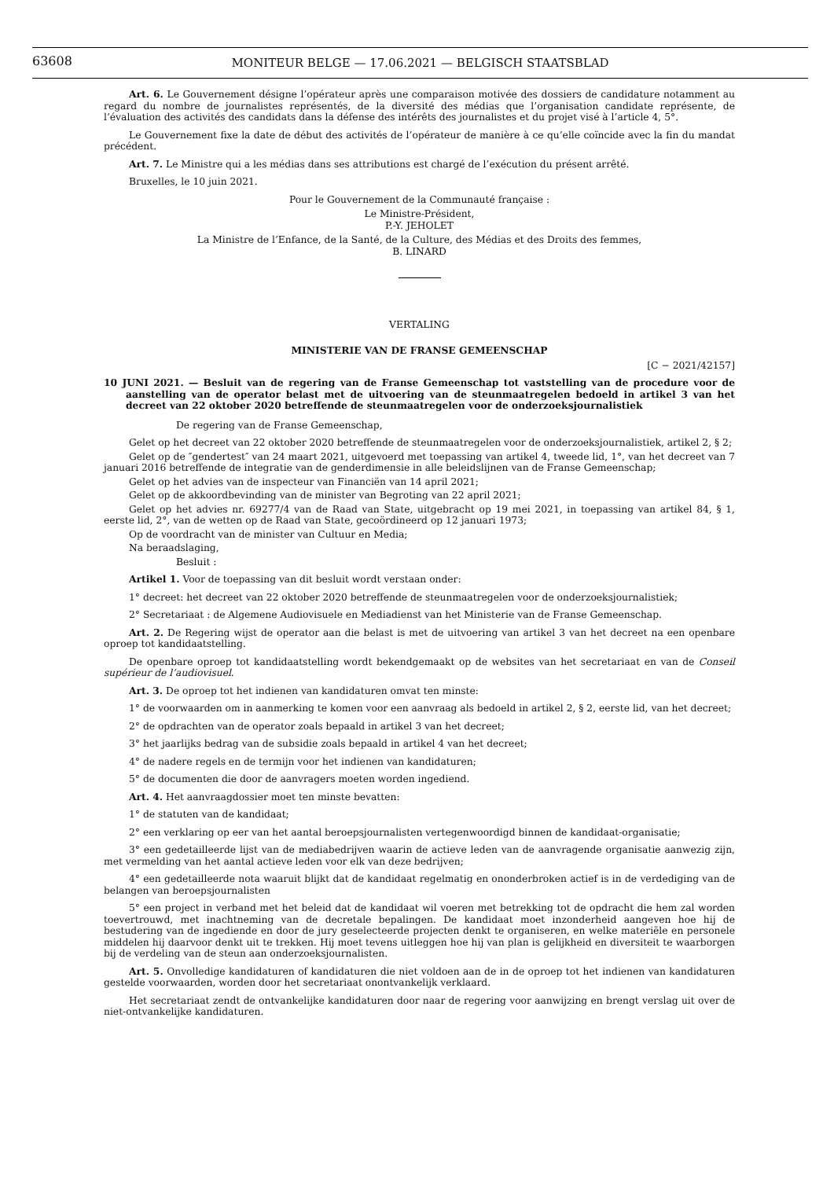63608
MONITEUR BELGE — 17.06.2021 — BELGISCH STAATSBLAD
Art. 6. Le Gouvernement désigne l’opérateur après une comparaison motivée des dossiers de candidature notamment au regard du nombre de journalistes représentés, de la diversité des médias que l’organisation candidate représente, de l’évaluation des activités des candidats dans la défense des intérêts des journalistes et du projet visé à l’article 4, 5°.
Le Gouvernement fixe la date de début des activités de l’opérateur de manière à ce qu’elle coïncide avec la fin du mandat précédent.
Art. 7. Le Ministre qui a les médias dans ses attributions est chargé de l’exécution du présent arrêté.
Bruxelles, le 10 juin 2021.
Pour le Gouvernement de la Communauté française :
Le Ministre-Président,
P.-Y. JEHOLET
La Ministre de l’Enfance, de la Santé, de la Culture, des Médias et des Droits des femmes,
B. LINARD
VERTALING
MINISTERIE VAN DE FRANSE GEMEENSCHAP
[C − 2021/42157]
10 JUNI 2021. — Besluit van de regering van de Franse Gemeenschap tot vaststelling van de procedure voor de aanstelling van de operator belast met de uitvoering van de steunmaatregelen bedoeld in artikel 3 van het decreet van 22 oktober 2020 betreffende de steunmaatregelen voor de onderzoeksjournalistiek
De regering van de Franse Gemeenschap,
Gelet op het decreet van 22 oktober 2020 betreffende de steunmaatregelen voor de onderzoeksjournalistiek, artikel 2, § 2;
Gelet op de ″gendertest″ van 24 maart 2021, uitgevoerd met toepassing van artikel 4, tweede lid, 1°, van het decreet van 7 januari 2016 betreffende de integratie van de genderdimensie in alle beleidslijnen van de Franse Gemeenschap;
Gelet op het advies van de inspecteur van Financiën van 14 april 2021;
Gelet op de akkoordbevinding van de minister van Begroting van 22 april 2021;
Gelet op het advies nr. 69277/4 van de Raad van State, uitgebracht op 19 mei 2021, in toepassing van artikel 84, § 1, eerste lid, 2°, van de wetten op de Raad van State, gecoördineerd op 12 januari 1973;
Op de voordracht van de minister van Cultuur en Media;
Na beraadslaging,
Besluit :
Artikel 1. Voor de toepassing van dit besluit wordt verstaan onder:
1° decreet: het decreet van 22 oktober 2020 betreffende de steunmaatregelen voor de onderzoeksjournalistiek;
2° Secretariaat : de Algemene Audiovisuele en Mediadienst van het Ministerie van de Franse Gemeenschap.
Art. 2. De Regering wijst de operator aan die belast is met de uitvoering van artikel 3 van het decreet na een openbare oproep tot kandidaatstelling.
De openbare oproep tot kandidaatstelling wordt bekendgemaakt op de websites van het secretariaat en van de Conseil supérieur de l’audiovisuel.
Art. 3. De oproep tot het indienen van kandidaturen omvat ten minste:
1° de voorwaarden om in aanmerking te komen voor een aanvraag als bedoeld in artikel 2, § 2, eerste lid, van het decreet;
2° de opdrachten van de operator zoals bepaald in artikel 3 van het decreet;
3° het jaarlijks bedrag van de subsidie zoals bepaald in artikel 4 van het decreet;
4° de nadere regels en de termijn voor het indienen van kandidaturen;
5° de documenten die door de aanvragers moeten worden ingediend.
Art. 4. Het aanvraagdossier moet ten minste bevatten:
1° de statuten van de kandidaat;
2° een verklaring op eer van het aantal beroepsjournalisten vertegenwoordigd binnen de kandidaat-organisatie;
3° een gedetailleerde lijst van de mediabedrijven waarin de actieve leden van de aanvragende organisatie aanwezig zijn, met vermelding van het aantal actieve leden voor elk van deze bedrijven;
4° een gedetailleerde nota waaruit blijkt dat de kandidaat regelmatig en ononderbroken actief is in de verdediging van de belangen van beroepsjournalisten
5° een project in verband met het beleid dat de kandidaat wil voeren met betrekking tot de opdracht die hem zal worden toevertrouwd, met inachtneming van de decretale bepalingen. De kandidaat moet inzonderheid aangeven hoe hij de bestudering van de ingediende en door de jury geselecteerde projecten denkt te organiseren, en welke materiële en personele middelen hij daarvoor denkt uit te trekken. Hij moet tevens uitleggen hoe hij van plan is gelijkheid en diversiteit te waarborgen bij de verdeling van de steun aan onderzoeksjournalisten.
Art. 5. Onvolledige kandidaturen of kandidaturen die niet voldoen aan de in de oproep tot het indienen van kandidaturen gestelde voorwaarden, worden door het secretariaat onontvankelijk verklaard.
Het secretariaat zendt de ontvankelijke kandidaturen door naar de regering voor aanwijzing en brengt verslag uit over de niet-ontvankelijke kandidaturen.